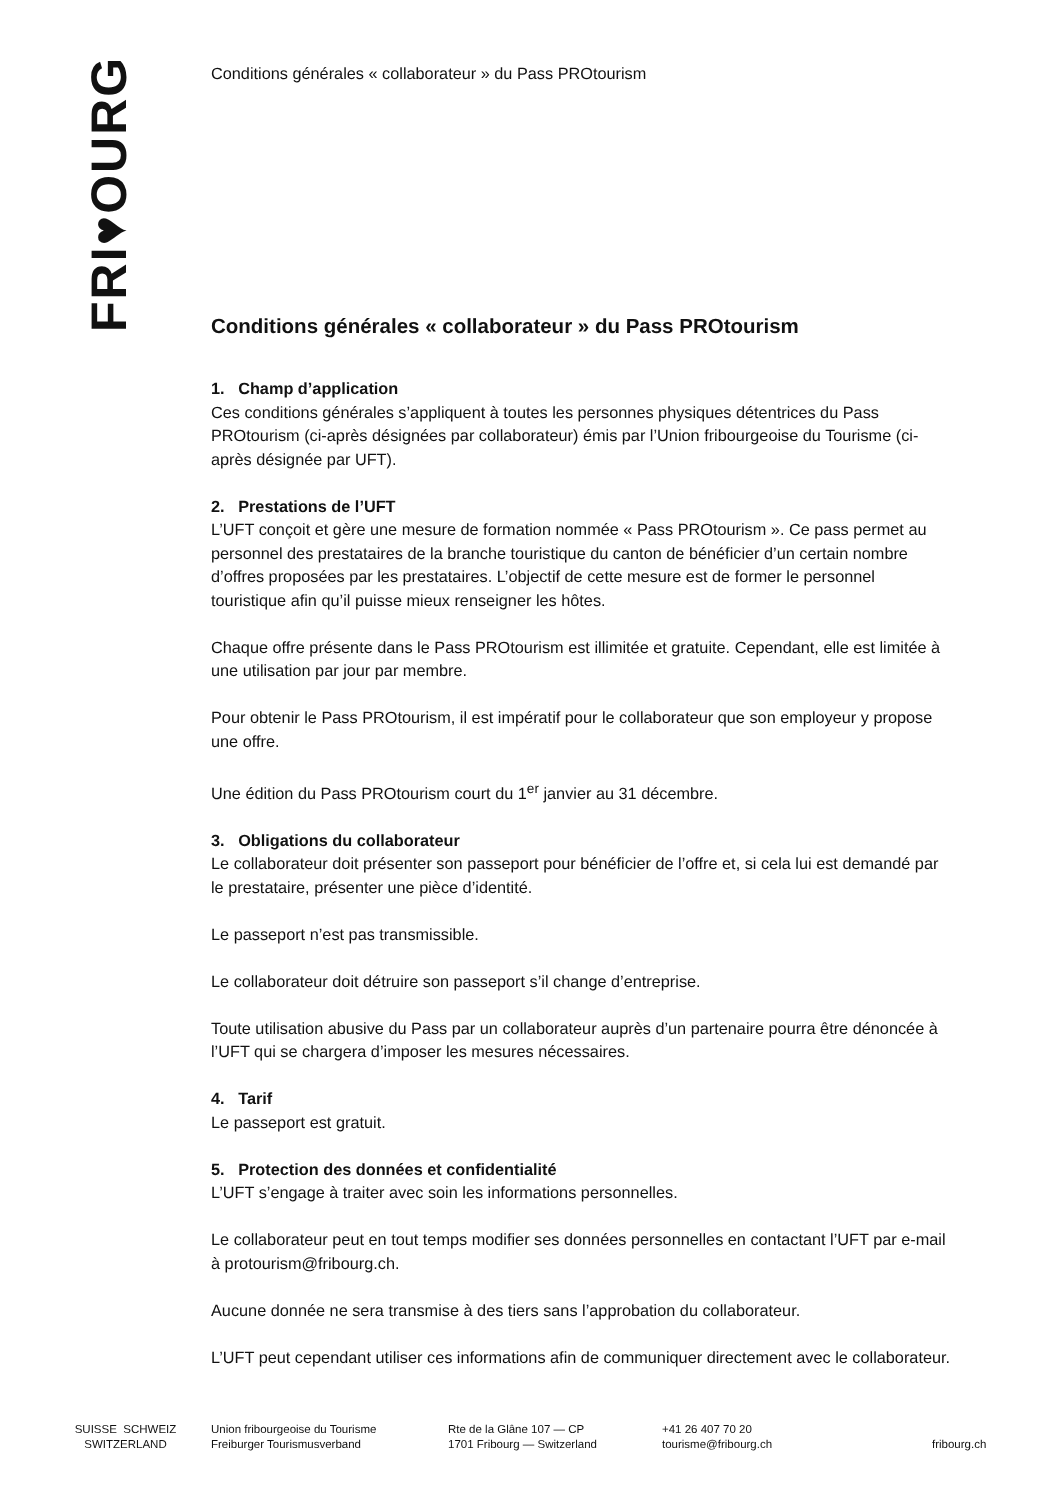FRI♥OURG
Conditions générales « collaborateur » du Pass PROtourism
Conditions générales « collaborateur » du Pass PROtourism
1. Champ d’application
Ces conditions générales s’appliquent à toutes les personnes physiques détentrices du Pass PROtourism (ci-après désignées par collaborateur) émis par l’Union fribourgeoise du Tourisme (ci-après désignée par UFT).
2. Prestations de l’UFT
L’UFT conçoit et gère une mesure de formation nommée « Pass PROtourism ». Ce pass permet au personnel des prestataires de la branche touristique du canton de bénéficier d’un certain nombre d’offres proposées par les prestataires. L’objectif de cette mesure est de former le personnel touristique afin qu’il puisse mieux renseigner les hôtes.
Chaque offre présente dans le Pass PROtourism est illimitée et gratuite. Cependant, elle est limitée à une utilisation par jour par membre.
Pour obtenir le Pass PROtourism, il est impératif pour le collaborateur que son employeur y propose une offre.
Une édition du Pass PROtourism court du 1<sup>er</sup> janvier au 31 décembre.
3. Obligations du collaborateur
Le collaborateur doit présenter son passeport pour bénéficier de l’offre et, si cela lui est demandé par le prestataire, présenter une pièce d’identité.
Le passeport n’est pas transmissible.
Le collaborateur doit détruire son passeport s’il change d’entreprise.
Toute utilisation abusive du Pass par un collaborateur auprès d’un partenaire pourra être dénoncée à l’UFT qui se chargera d’imposer les mesures nécessaires.
4. Tarif
Le passeport est gratuit.
5. Protection des données et confidentialité
L’UFT s’engage à traiter avec soin les informations personnelles.
Le collaborateur peut en tout temps modifier ses données personnelles en contactant l’UFT par e-mail à protourism@fribourg.ch.
Aucune donnée ne sera transmise à des tiers sans l’approbation du collaborateur.
L’UFT peut cependant utiliser ces informations afin de communiquer directement avec le collaborateur.
SUISSE SCHWEIZ
SWITZERLAND
Union fribourgeoise du Tourisme
Freiburger Tourismusverband
Rte de la Glâne 107 — CP
1701 Fribourg — Switzerland
+41 26 407 70 20
tourisme@fribourg.ch
fribourg.ch